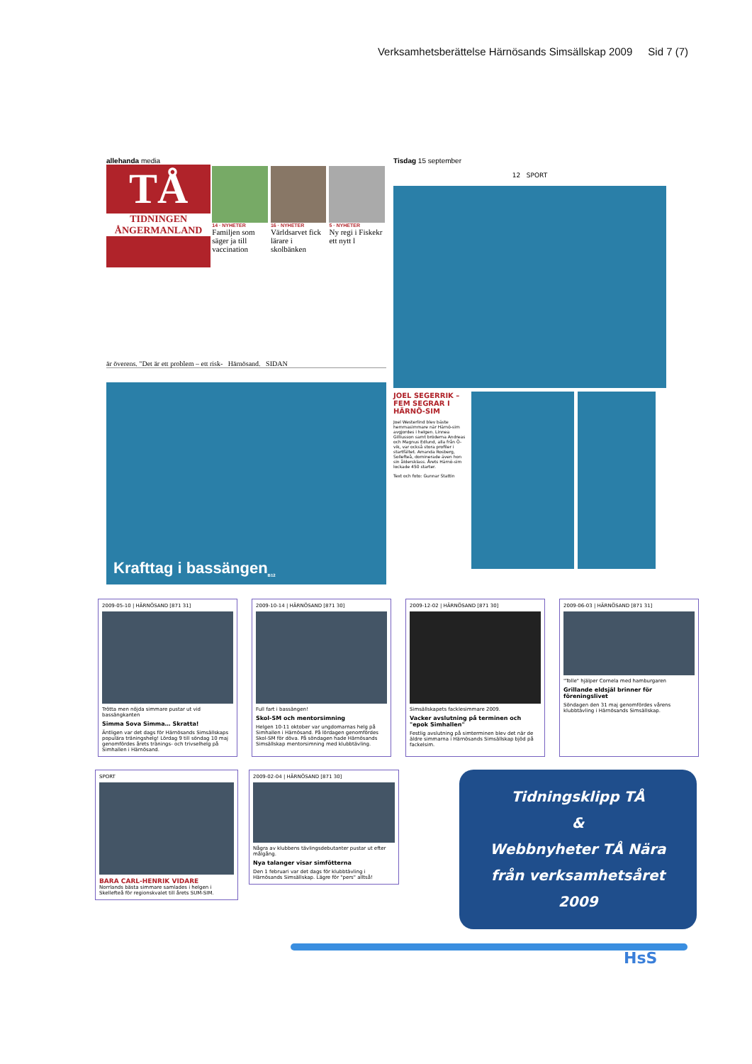Verksamhetsberättelse Härnösands Simsällskap 2009 Sid 7 (7)
allehanda media
TÅ
TIDNINGEN ÅNGERMANLAND
14 · NYHETER
Familjen som säger ja till vaccination
16 · NYHETER
Världsarvet fick lärare i skolbänken
5 · NYHETER
Ny regi i Fiskekr ett nytt l
är överens. "Det är ett problem – ett risk- Härnösand. SIDAN
Krafttag i bassängen B12
Tisdag 15 september
12 SPORT
JOEL SEGERRIK – FEM SEGRAR I HÄRNÖ-SIM
Joel Westerlind blev bäste hemmasimmare när Härnö-sim avgjordes i helgen. Linnea Gilliusson samt bröderna Andreas och Magnus Edlund, alla från Ö-vik, var också stora profiler i startfältet. Amanda Rosberg, Sollefteå, dominerade även hon sin åldersklass. Årets Härnö-sim lockade 450 starter.
Text och foto: Gunnar Stattin
2009-05-10 | HÄRNÖSAND [871 31]
Trötta men nöjda simmare pustar ut vid bassängkanten
Simma Sova Simma… Skratta!
Äntligen var det dags för Härnösands Simsällskaps populära träningshelg! Lördag 9 till söndag 10 maj genomfördes årets tränings- och trivselhelg på Simhallen i Härnösand.
2009-10-14 | HÄRNÖSAND [871 30]
Full fart i bassängen!
Skol-SM och mentorsimning
Helgen 10-11 oktober var ungdomarnas helg på Simhallen i Härnösand. På lördagen genomfördes Skol-SM för döva. På söndagen hade Härnösands Simsällskap mentorsimning med klubbtävling.
2009-12-02 | HÄRNÖSAND [871 30]
Simsällskapets facklesimmare 2009.
Vacker avslutning på terminen och "epok Simhallen"
Festlig avslutning på simterminen blev det när de äldre simmarna i Härnösands Simsällskap bjöd på fackelsim.
2009-06-03 | HÄRNÖSAND [871 31]
"Tolle" hjälper Cornela med hamburgaren
Grillande eldsjäl brinner för föreningslivet
Söndagen den 31 maj genomfördes vårens klubbtävling i Härnösands Simsällskap.
SPORT
BARA CARL-HENRIK VIDARE
Norrlands bästa simmare samlades i helgen i Skellefteå för regionskvalet till årets SUM-SIM.
2009-02-04 | HÄRNÖSAND [871 30]
Några av klubbens tävlingsdebutanter pustar ut efter målgång.
Nya talanger visar simfötterna
Den 1 februari var det dags för klubbtävling i Härnösands Simsällskap. Lägre för "pers" alltså!
Tidningsklipp TÅ
&
Webbnyheter TÅ Nära
från verksamhetsåret
2009
HsS